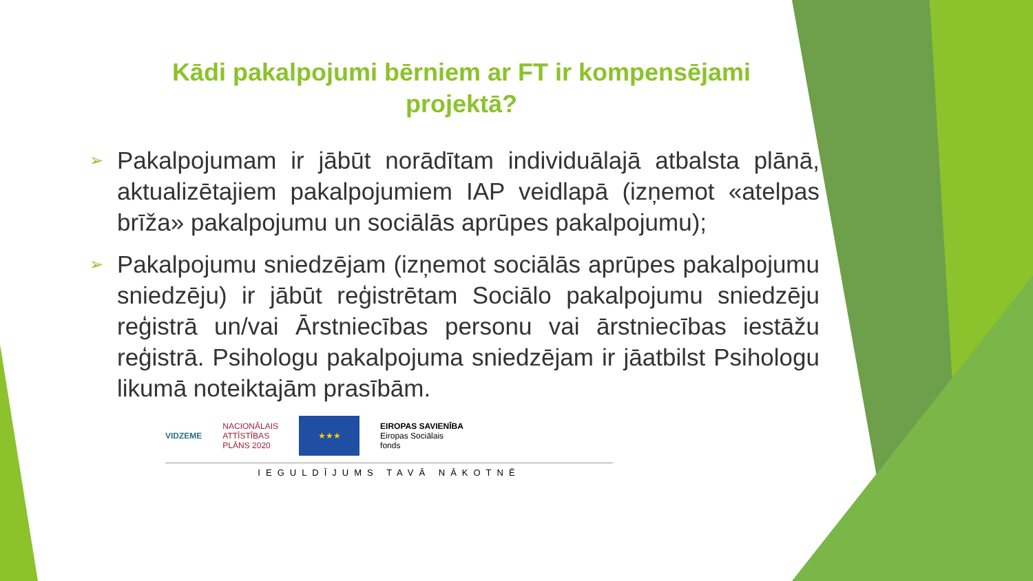Kādi pakalpojumi bērniem ar FT ir kompensējami
projektā?
➢ Pakalpojumam ir jābūt norādītam individuālajā atbalsta plānā, aktualizētajiem pakalpojumiem IAP veidlapā (izņemot «atelpas brīža» pakalpojumu un sociālās aprūpes pakalpojumu);
➢ Pakalpojumu sniedzējam (izņemot sociālās aprūpes pakalpojumu sniedzēju) ir jābūt reģistrētam Sociālo pakalpojumu sniedzēju reģistrā un/vai Ārstniecības personu vai ārstniecības iestāžu reģistrā. Psihologu pakalpojuma sniedzējam ir jāatbilst Psihologu likumā noteiktajām prasībām.
VIDZEME NACIONĀLAIS
ATTĪSTĪBAS
PLĀNS 2020
★★★
EIROPAS SAVIENĪBA
Eiropas Sociālais
fonds
IEGULDĪJUMS TAVĀ NĀKOTNĒ